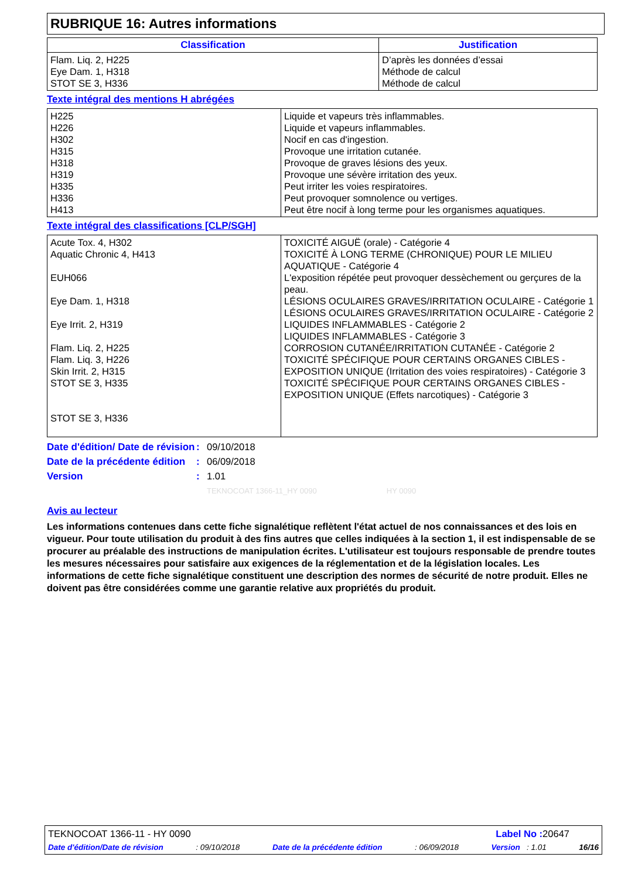RUBRIQUE 16: Autres informations
| Classification | Justification |
| --- | --- |
| Flam. Liq. 2, H225 Eye Dam. 1, H318 STOT SE 3, H336 | D’après les données d’essai Méthode de calcul Méthode de calcul |
Texte intégral des mentions H abrégées
| H225 H226 H302 H315 H318 H319 H335 H336 H413 | Liquide et vapeurs très inflammables. Liquide et vapeurs inflammables. Nocif en cas d'ingestion. Provoque une irritation cutanée. Provoque de graves lésions des yeux. Provoque une sévère irritation des yeux. Peut irriter les voies respiratoires. Peut provoquer somnolence ou vertiges. Peut être nocif à long terme pour les organismes aquatiques. |
Texte intégral des classifications [CLP/SGH]
| Acute Tox. 4, H302 Aquatic Chronic 4, H413 EUH066 Eye Dam. 1, H318 Eye Irrit. 2, H319 Flam. Liq. 2, H225 Flam. Liq. 3, H226 Skin Irrit. 2, H315 STOT SE 3, H335 STOT SE 3, H336 | TOXICITÉ AIGUË (orale) - Catégorie 4 TOXICITÉ À LONG TERME (CHRONIQUE) POUR LE MILIEU AQUATIQUE - Catégorie 4 L'exposition répétée peut provoquer dessèchement ou gerçures de la peau. LÉSIONS OCULAIRES GRAVES/IRRITATION OCULAIRE - Catégorie 1 LÉSIONS OCULAIRES GRAVES/IRRITATION OCULAIRE - Catégorie 2 LIQUIDES INFLAMMABLES - Catégorie 2 LIQUIDES INFLAMMABLES - Catégorie 3 CORROSION CUTANÉE/IRRITATION CUTANÉE - Catégorie 2 TOXICITÉ SPÉCIFIQUE POUR CERTAINS ORGANES CIBLES - EXPOSITION UNIQUE (Irritation des voies respiratoires) - Catégorie 3 TOXICITÉ SPÉCIFIQUE POUR CERTAINS ORGANES CIBLES - EXPOSITION UNIQUE (Effets narcotiques) - Catégorie 3 |
| Date d'édition/ Date de révision | : | 09/10/2018 |
| Date de la précédente édition | : | 06/09/2018 |
| Version | : | 1.01 |
| | | TEKNOCOAT 1366-11_HY 0090 HY 0090 |
Avis au lecteur
Les informations contenues dans cette fiche signalétique reflètent l'état actuel de nos connaissances et des lois en vigueur. Pour toute utilisation du produit à des fins autres que celles indiquées à la section 1, il est indispensable de se procurer au préalable des instructions de manipulation écrites. L'utilisateur est toujours responsable de prendre toutes les mesures nécessaires pour satisfaire aux exigences de la réglementation et de la législation locales. Les informations de cette fiche signalétique constituent une description des normes de sécurité de notre produit. Elles ne doivent pas être considérées comme une garantie relative aux propriétés du produit.
TEKNOCOAT 1366-11 - HY 0090 Label No : 20647
Date d'édition/Date de révision: 09/10/2018 Date de la précédente édition: 06/09/2018 Version : 1.01 16/16